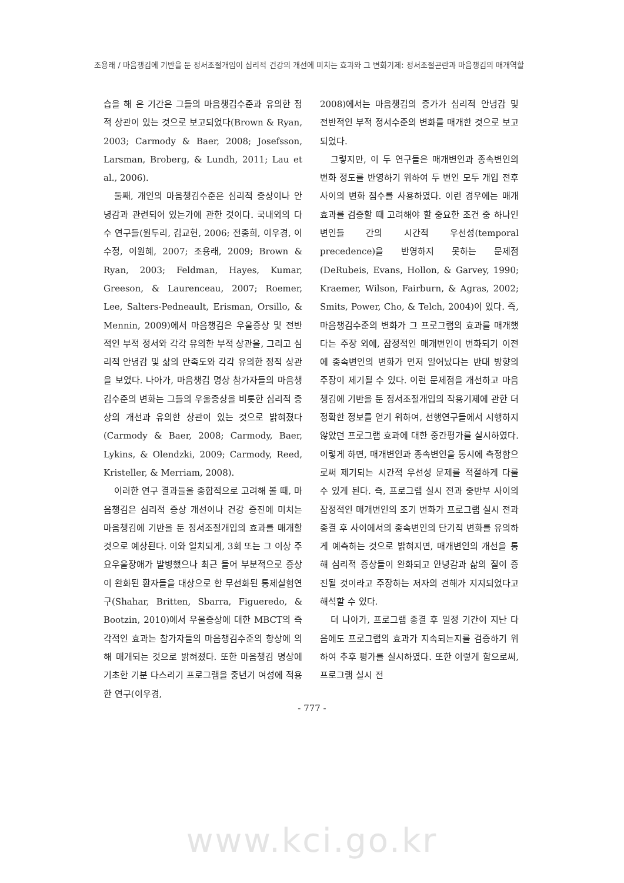조용래 / 마음챙김에 기반을 둔 정서조절개입이 심리적 건강의 개선에 미치는 효과와 그 변화기제: 정서조절곤란과 마음챙김의 매개역할
습을 해 온 기간은 그들의 마음챙김수준과 유의한 정적 상관이 있는 것으로 보고되었다(Brown & Ryan, 2003; Carmody & Baer, 2008; Josefsson, Larsman, Broberg, & Lundh, 2011; Lau et al., 2006).
둘째, 개인의 마음챙김수준은 심리적 증상이나 안녕감과 관련되어 있는가에 관한 것이다. 국내외의 다수 연구들(원두리, 김교헌, 2006; 전종희, 이우경, 이수정, 이원혜, 2007; 조용래, 2009; Brown & Ryan, 2003; Feldman, Hayes, Kumar, Greeson, & Laurenceau, 2007; Roemer, Lee, Salters-Pedneault, Erisman, Orsillo, & Mennin, 2009)에서 마음챙김은 우울증상 및 전반적인 부적 정서와 각각 유의한 부적 상관을, 그리고 심리적 안녕감 및 삶의 만족도와 각각 유의한 정적 상관을 보였다. 나아가, 마음챙김 명상 참가자들의 마음챙김수준의 변화는 그들의 우울증상을 비롯한 심리적 증상의 개선과 유의한 상관이 있는 것으로 밝혀졌다(Carmody & Baer, 2008; Carmody, Baer, Lykins, & Olendzki, 2009; Carmody, Reed, Kristeller, & Merriam, 2008).
이러한 연구 결과들을 종합적으로 고려해 볼 때, 마음챙김은 심리적 증상 개선이나 건강 증진에 미치는 마음챙김에 기반을 둔 정서조절개입의 효과를 매개할 것으로 예상된다. 이와 일치되게, 3회 또는 그 이상 주요우울장애가 발병했으나 최근 들어 부분적으로 증상이 완화된 환자들을 대상으로 한 무선화된 통제실험연구(Shahar, Britten, Sbarra, Figueredo, & Bootzin, 2010)에서 우울증상에 대한 MBCT의 즉각적인 효과는 참가자들의 마음챙김수준의 향상에 의해 매개되는 것으로 밝혀졌다. 또한 마음챙김 명상에 기초한 기분 다스리기 프로그램을 중년기 여성에 적용한 연구(이우경,
2008)에서는 마음챙김의 증가가 심리적 안녕감 및 전반적인 부적 정서수준의 변화를 매개한 것으로 보고되었다.
그렇지만, 이 두 연구들은 매개변인과 종속변인의 변화 정도를 반영하기 위하여 두 변인 모두 개입 전후 사이의 변화 점수를 사용하였다. 이런 경우에는 매개효과를 검증할 때 고려해야 할 중요한 조건 중 하나인 변인들 간의 시간적 우선성(temporal precedence)을 반영하지 못하는 문제점(DeRubeis, Evans, Hollon, & Garvey, 1990; Kraemer, Wilson, Fairburn, & Agras, 2002; Smits, Power, Cho, & Telch, 2004)이 있다. 즉, 마음챙김수준의 변화가 그 프로그램의 효과를 매개했다는 주장 외에, 잠정적인 매개변인이 변화되기 이전에 종속변인의 변화가 먼저 일어났다는 반대 방향의 주장이 제기될 수 있다. 이런 문제점을 개선하고 마음챙김에 기반을 둔 정서조절개입의 작용기제에 관한 더 정확한 정보를 얻기 위하여, 선행연구들에서 시행하지 않았던 프로그램 효과에 대한 중간평가를 실시하였다. 이렇게 하면, 매개변인과 종속변인을 동시에 측정함으로써 제기되는 시간적 우선성 문제를 적절하게 다룰 수 있게 된다. 즉, 프로그램 실시 전과 중반부 사이의 잠정적인 매개변인의 조기 변화가 프로그램 실시 전과 종결 후 사이에서의 종속변인의 단기적 변화를 유의하게 예측하는 것으로 밝혀지면, 매개변인의 개선을 통해 심리적 증상들이 완화되고 안녕감과 삶의 질이 증진될 것이라고 주장하는 저자의 견해가 지지되었다고 해석할 수 있다.
더 나아가, 프로그램 종결 후 일정 기간이 지난 다음에도 프로그램의 효과가 지속되는지를 검증하기 위하여 추후 평가를 실시하였다. 또한 이렇게 함으로써, 프로그램 실시 전
- 777 -
www.kci.go.kr